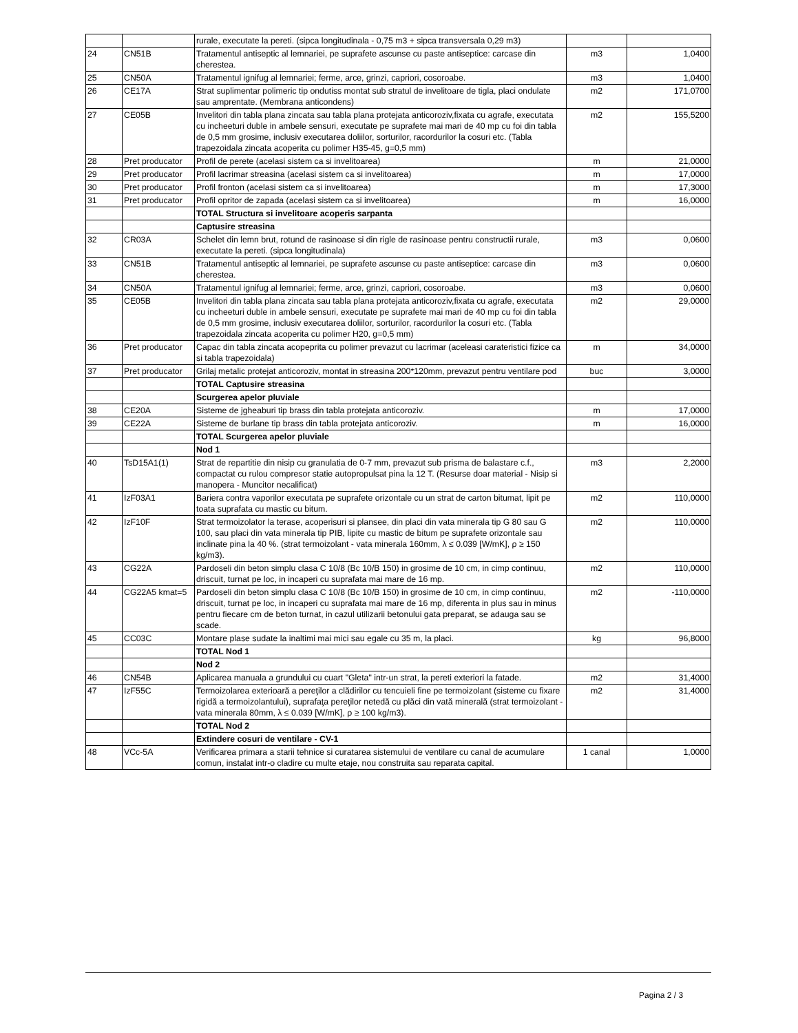| | | rurale, executate la pereti. (sipca longitudinala - 0,75 m3 + sipca transversala 0,29 m3) | | |
| 24 | CN51B | Tratamentul antiseptic al lemnariei, pe suprafete ascunse cu paste antiseptice: carcase din cherestea. | m3 | 1,0400 |
| 25 | CN50A | Tratamentul ignifug al lemnariei; ferme, arce, grinzi, capriori, cosoroabe. | m3 | 1,0400 |
| 26 | CE17A | Strat suplimentar polimeric tip ondutiss montat sub stratul de invelitoare de tigla, placi ondulate sau amprentate. (Membrana anticondens) | m2 | 171,0700 |
| 27 | CE05B | Invelitori din tabla plana zincata sau tabla plana protejata anticoroziv,fixata cu agrafe, executata cu incheeturi duble in ambele sensuri, executate pe suprafete mai mari de 40 mp cu foi din tabla de 0,5 mm grosime, inclusiv executarea doliilor, sorturilor, racordurilor la cosuri etc. (Tabla trapezoidala zincata acoperita cu polimer H35-45, g=0,5 mm) | m2 | 155,5200 |
| 28 | Pret producator | Profil de perete (acelasi sistem ca si invelitoarea) | m | 21,0000 |
| 29 | Pret producator | Profil lacrimar streasina (acelasi sistem ca si invelitoarea) | m | 17,0000 |
| 30 | Pret producator | Profil fronton (acelasi sistem ca si invelitoarea) | m | 17,3000 |
| 31 | Pret producator | Profil opritor de zapada (acelasi sistem ca si invelitoarea) | m | 16,0000 |
| | | TOTAL Structura si invelitoare acoperis sarpanta | | |
| | | Captusire streasina | | |
| 32 | CR03A | Schelet din lemn brut, rotund de rasinoase si din rigle de rasinoase pentru constructii rurale, executate la pereti. (sipca longitudinala) | m3 | 0,0600 |
| 33 | CN51B | Tratamentul antiseptic al lemnariei, pe suprafete ascunse cu paste antiseptice: carcase din cherestea. | m3 | 0,0600 |
| 34 | CN50A | Tratamentul ignifug al lemnariei; ferme, arce, grinzi, capriori, cosoroabe. | m3 | 0,0600 |
| 35 | CE05B | Invelitori din tabla plana zincata sau tabla plana protejata anticoroziv,fixata cu agrafe, executata cu incheeturi duble in ambele sensuri, executate pe suprafete mai mari de 40 mp cu foi din tabla de 0,5 mm grosime, inclusiv executarea doliilor, sorturilor, racordurilor la cosuri etc. (Tabla trapezoidala zincata acoperita cu polimer H20, g=0,5 mm) | m2 | 29,0000 |
| 36 | Pret producator | Capac din tabla zincata acopeprita cu polimer prevazut cu lacrimar (aceleasi carateristici fizice ca si tabla trapezoidala) | m | 34,0000 |
| 37 | Pret producator | Grilaj metalic protejat anticoroziv, montat in streasina 200*120mm, prevazut pentru ventilare pod | buc | 3,0000 |
| | | TOTAL Captusire streasina | | |
| | | Scurgerea apelor pluviale | | |
| 38 | CE20A | Sisteme de jgheaburi tip brass din tabla protejata anticoroziv. | m | 17,0000 |
| 39 | CE22A | Sisteme de burlane tip brass din tabla protejata anticoroziv. | m | 16,0000 |
| | | TOTAL Scurgerea apelor pluviale | | |
| | | Nod 1 | | |
| 40 | TsD15A1(1) | Strat de repartitie din nisip cu granulatia de 0-7 mm, prevazut sub prisma de balastare c.f., compactat cu rulou compresor statie autopropulsat pina la 12 T. (Resurse doar material - Nisip si manopera - Muncitor necalificat) | m3 | 2,2000 |
| 41 | IzF03A1 | Bariera contra vaporilor executata pe suprafete orizontale cu un strat de carton bitumat, lipit pe toata suprafata cu mastic cu bitum. | m2 | 110,0000 |
| 42 | IzF10F | Strat termoizolator la terase, acoperisuri si plansee, din placi din vata minerala tip G 80 sau G 100, sau placi din vata minerala tip PIB, lipite cu mastic de bitum pe suprafete orizontale sau inclinate pina la 40 %. (strat termoizolant - vata minerala 160mm, λ ≤ 0.039 [W/mK], ρ ≥ 150 kg/m3). | m2 | 110,0000 |
| 43 | CG22A | Pardoseli din beton simplu clasa C 10/8 (Bc 10/B 150) in grosime de 10 cm, in cimp continuu, driscuit, turnat pe loc, in incaperi cu suprafata mai mare de 16 mp. | m2 | 110,0000 |
| 44 | CG22A5 kmat=5 | Pardoseli din beton simplu clasa C 10/8 (Bc 10/B 150) in grosime de 10 cm, in cimp continuu, driscuit, turnat pe loc, in incaperi cu suprafata mai mare de 16 mp, diferenta in plus sau in minus pentru fiecare cm de beton turnat, in cazul utilizarii betonului gata preparat, se adauga sau se scade. | m2 | -110,0000 |
| 45 | CC03C | Montare plase sudate la inaltimi mai mici sau egale cu 35 m, la placi. | kg | 96,8000 |
| | | TOTAL Nod 1 | | |
| | | Nod 2 | | |
| 46 | CN54B | Aplicarea manuala a grundului cu cuart "Gleta" intr-un strat, la pereti exteriori la fatade. | m2 | 31,4000 |
| 47 | IzF55C | Termoizolarea exterioară a pereţilor a clădirilor cu tencuieli fine pe termoizolant (sisteme cu fixare rigidă a termoizolantului), suprafaţa pereţilor netedă cu plăci din vată minerală (strat termoizolant - vata minerala 80mm, λ ≤ 0.039 [W/mK], ρ ≥ 100 kg/m3). | m2 | 31,4000 |
| | | TOTAL Nod 2 | | |
| | | Extindere cosuri de ventilare - CV-1 | | |
| 48 | VCc-5A | Verificarea primara a starii tehnice si curatarea sistemului de ventilare cu canal de acumulare comun, instalat intr-o cladire cu multe etaje, nou construita sau reparata capital. | 1 canal | 1,0000 |
Pagina 2 / 3